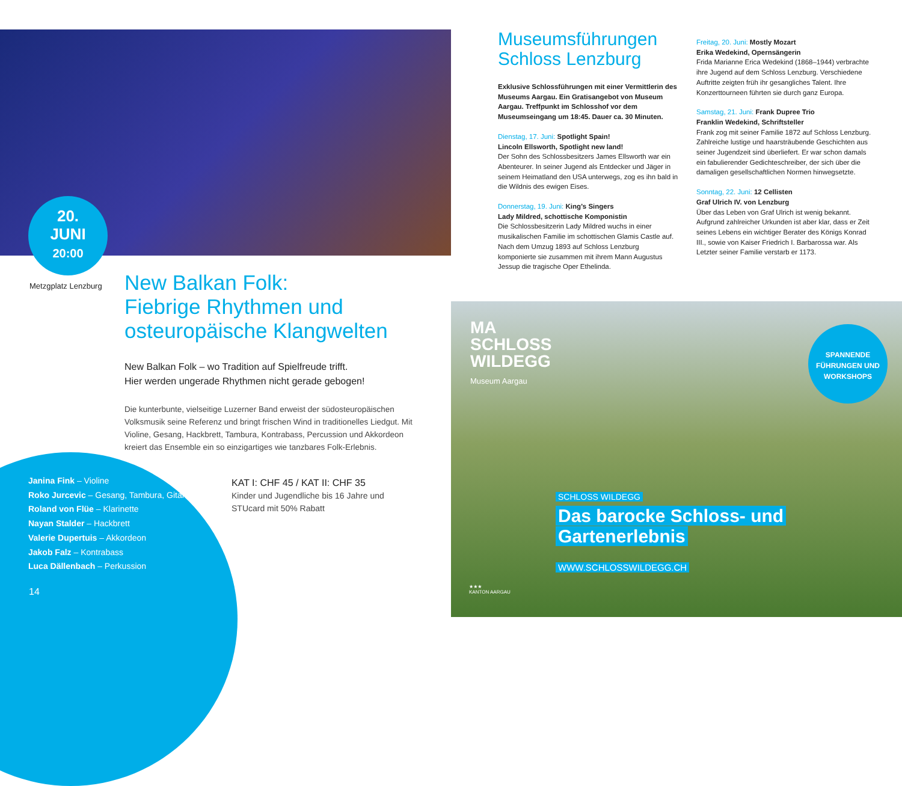20.
JUNI
20:00
Metzgplatz Lenzburg
New Balkan Folk:
Fiebrige Rhythmen und osteuropäische Klangwelten
New Balkan Folk – wo Tradition auf Spielfreude trifft.
Hier werden ungerade Rhythmen nicht gerade gebogen!
Die kunterbunte, vielseitige Luzerner Band erweist der südosteuropäischen Volksmusik seine Referenz und bringt frischen Wind in traditionelles Liedgut. Mit Violine, Gesang, Hackbrett, Tambura, Kontrabass, Percussion und Akkordeon kreiert das Ensemble ein so einzigartiges wie tanzbares Folk-Erlebnis.
Janina Fink – Violine
Roko Jurcevic – Gesang, Tambura, Gitarre
Roland von Flüe – Klarinette
Nayan Stalder – Hackbrett
Valerie Dupertuis – Akkordeon
Jakob Falz – Kontrabass
Luca Dällenbach – Perkussion
KAT I: CHF 45 / KAT II: CHF 35
Kinder und Jugendliche bis 16 Jahre und
STUcard mit 50% Rabatt
14
Museumsführungen Schloss Lenzburg
Exklusive Schlossführungen mit einer Vermittlerin des Museums Aargau. Ein Gratisangebot von Museum Aargau. Treffpunkt im Schlosshof vor dem Museumseingang um 18:45. Dauer ca. 30 Minuten.
Dienstag, 17. Juni: Spotlight Spain!
Lincoln Ellsworth, Spotlight new land!
Der Sohn des Schlossbesitzers James Ellsworth war ein Abenteurer. In seiner Jugend als Entdecker und Jäger in seinem Heimatland den USA unterwegs, zog es ihn bald in die Wildnis des ewigen Eises.
Donnerstag, 19. Juni: King’s Singers
Lady Mildred, schottische Komponistin
Die Schlossbesitzerin Lady Mildred wuchs in einer musikalischen Familie im schottischen Glamis Castle auf. Nach dem Umzug 1893 auf Schloss Lenzburg komponierte sie zusammen mit ihrem Mann Augustus Jessup die tragische Oper Ethelinda.
Freitag, 20. Juni: Mostly Mozart
Erika Wedekind, Opernsängerin
Frida Marianne Erica Wedekind (1868–1944) verbrachte ihre Jugend auf dem Schloss Lenzburg. Verschiedene Auftritte zeigten früh ihr gesangliches Talent. Ihre Konzerttourneen führten sie durch ganz Europa.
Samstag, 21. Juni: Frank Dupree Trio
Franklin Wedekind, Schriftsteller
Frank zog mit seiner Familie 1872 auf Schloss Lenzburg. Zahlreiche lustige und haarsträubende Geschichten aus seiner Jugendzeit sind überliefert. Er war schon damals ein fabulierender Gedichteschreiber, der sich über die damaligen gesellschaftlichen Normen hinwegsetzte.
Sonntag, 22. Juni: 12 Cellisten
Graf Ulrich IV. von Lenzburg
Über das Leben von Graf Ulrich ist wenig bekannt. Aufgrund zahlreicher Urkunden ist aber klar, dass er Zeit seines Lebens ein wichtiger Berater des Königs Konrad III., sowie von Kaiser Friedrich I. Barbarossa war. Als Letzter seiner Familie verstarb er 1173.
MA
SCHLOSS
WILDEGG
Museum Aargau
SPANNENDE
FÜHRUNGEN UND
WORKSHOPS
SCHLOSS WILDEGG
Das barocke Schloss- und
Gartenerlebnis
WWW.SCHLOSSWILDEGG.CH
★★★
KANTON AARGAU